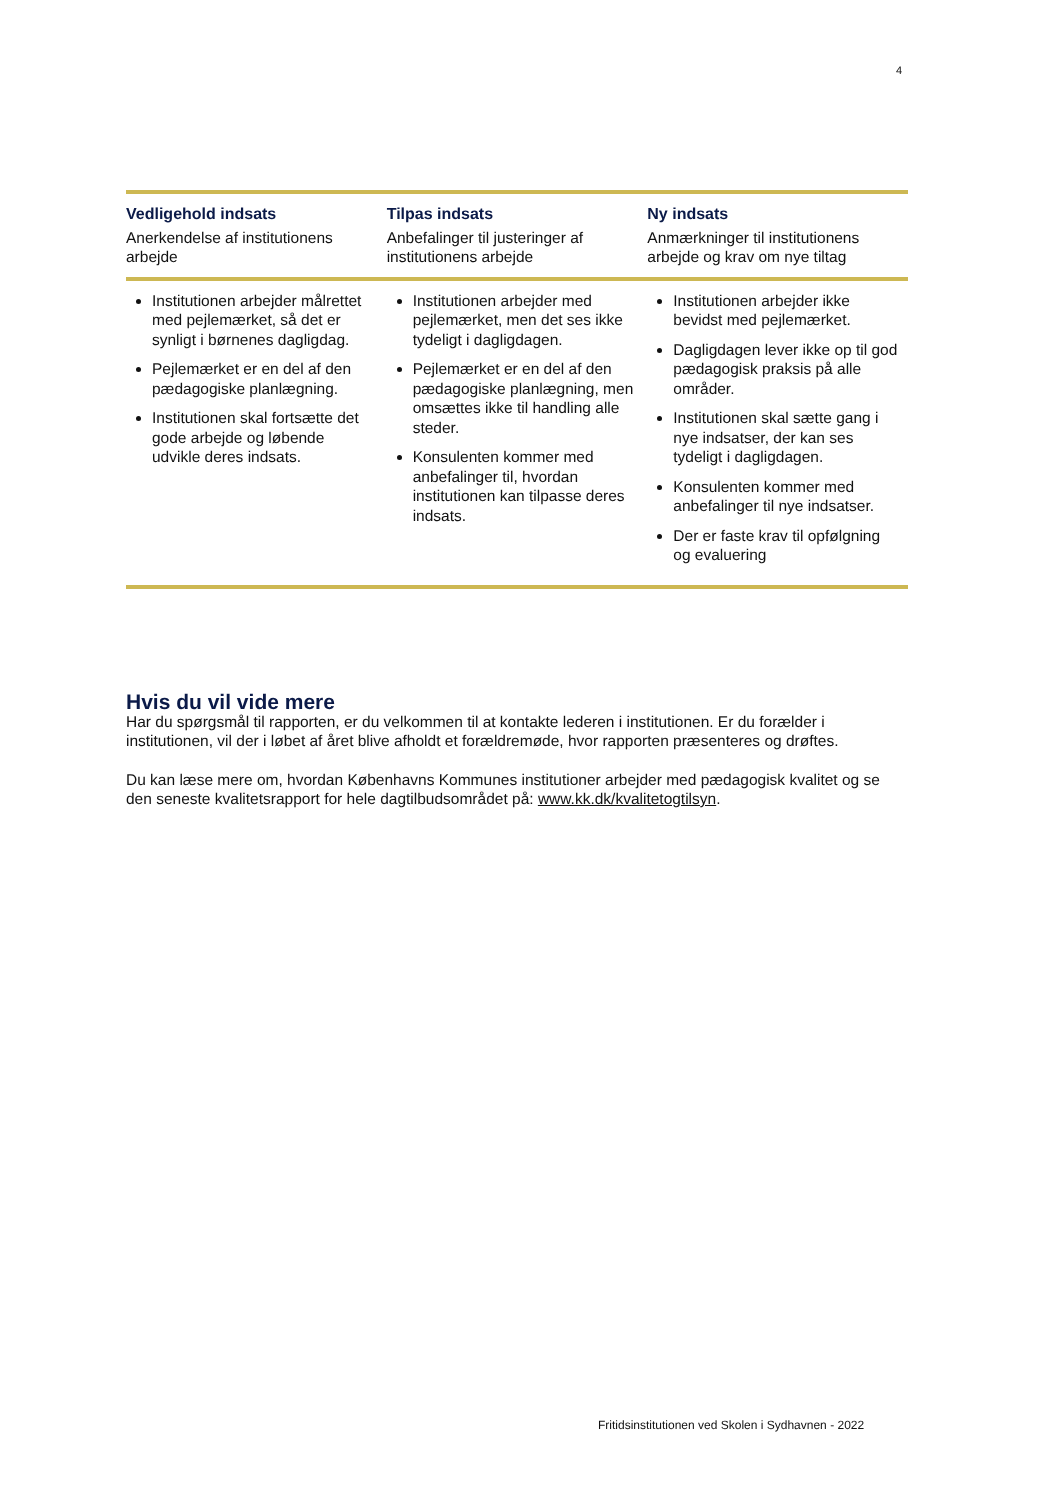4
| Vedligehold indsats Anerkendelse af institutionens arbejde | Tilpas indsats Anbefalinger til justeringer af institutionens arbejde | Ny indsats Anmærkninger til institutionens arbejde og krav om nye tiltag |
| Institutionen arbejder målrettet med pejlemærket, så det er synligt i børnenes dagligdag. Pejlemærket er en del af den pædagogiske planlægning. Institutionen skal fortsætte det gode arbejde og løbende udvikle deres indsats. | Institutionen arbejder med pejlemærket, men det ses ikke tydeligt i dagligdagen. Pejlemærket er en del af den pædagogiske planlægning, men omsættes ikke til handling alle steder. Konsulenten kommer med anbefalinger til, hvordan institutionen kan tilpasse deres indsats. | Institutionen arbejder ikke bevidst med pejlemærket. Dagligdagen lever ikke op til god pædagogisk praksis på alle områder. Institutionen skal sætte gang i nye indsatser, der kan ses tydeligt i dagligdagen. Konsulenten kommer med anbefalinger til nye indsatser. Der er faste krav til opfølgning og evaluering |
Hvis du vil vide mere
Har du spørgsmål til rapporten, er du velkommen til at kontakte lederen i institutionen. Er du forælder i institutionen, vil der i løbet af året blive afholdt et forældremøde, hvor rapporten præsenteres og drøftes.
Du kan læse mere om, hvordan Københavns Kommunes institutioner arbejder med pædagogisk kvalitet og se den seneste kvalitetsrapport for hele dagtilbudsområdet på: www.kk.dk/kvalitetogtilsyn.
Fritidsinstitutionen ved Skolen i Sydhavnen - 2022